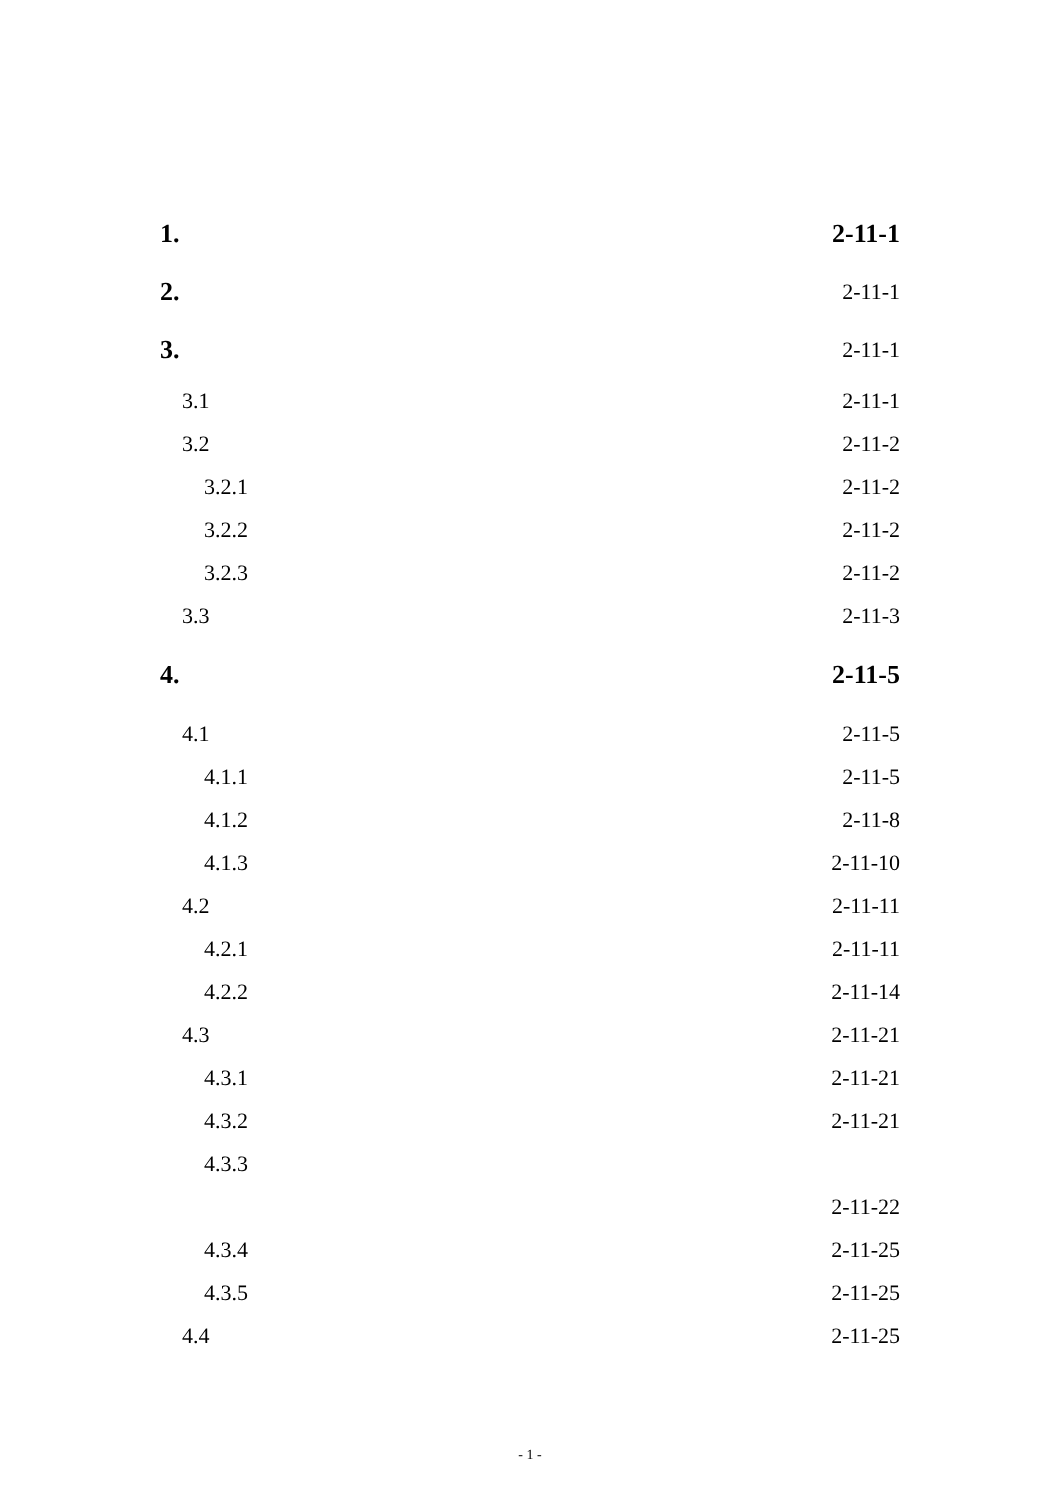1. 2-11-1
2. 2-11-1
3. 2-11-1
3.1 2-11-1
3.2 2-11-2
3.2.1 2-11-2
3.2.2 2-11-2
3.2.3 2-11-2
3.3 2-11-3
4. 2-11-5
4.1 2-11-5
4.1.1 2-11-5
4.1.2 2-11-8
4.1.3 2-11-10
4.2 2-11-11
4.2.1 2-11-11
4.2.2 2-11-14
4.3 2-11-21
4.3.1 2-11-21
4.3.2 2-11-21
4.3.3
2-11-22
4.3.4 2-11-25
4.3.5 2-11-25
4.4 2-11-25
- 1 -